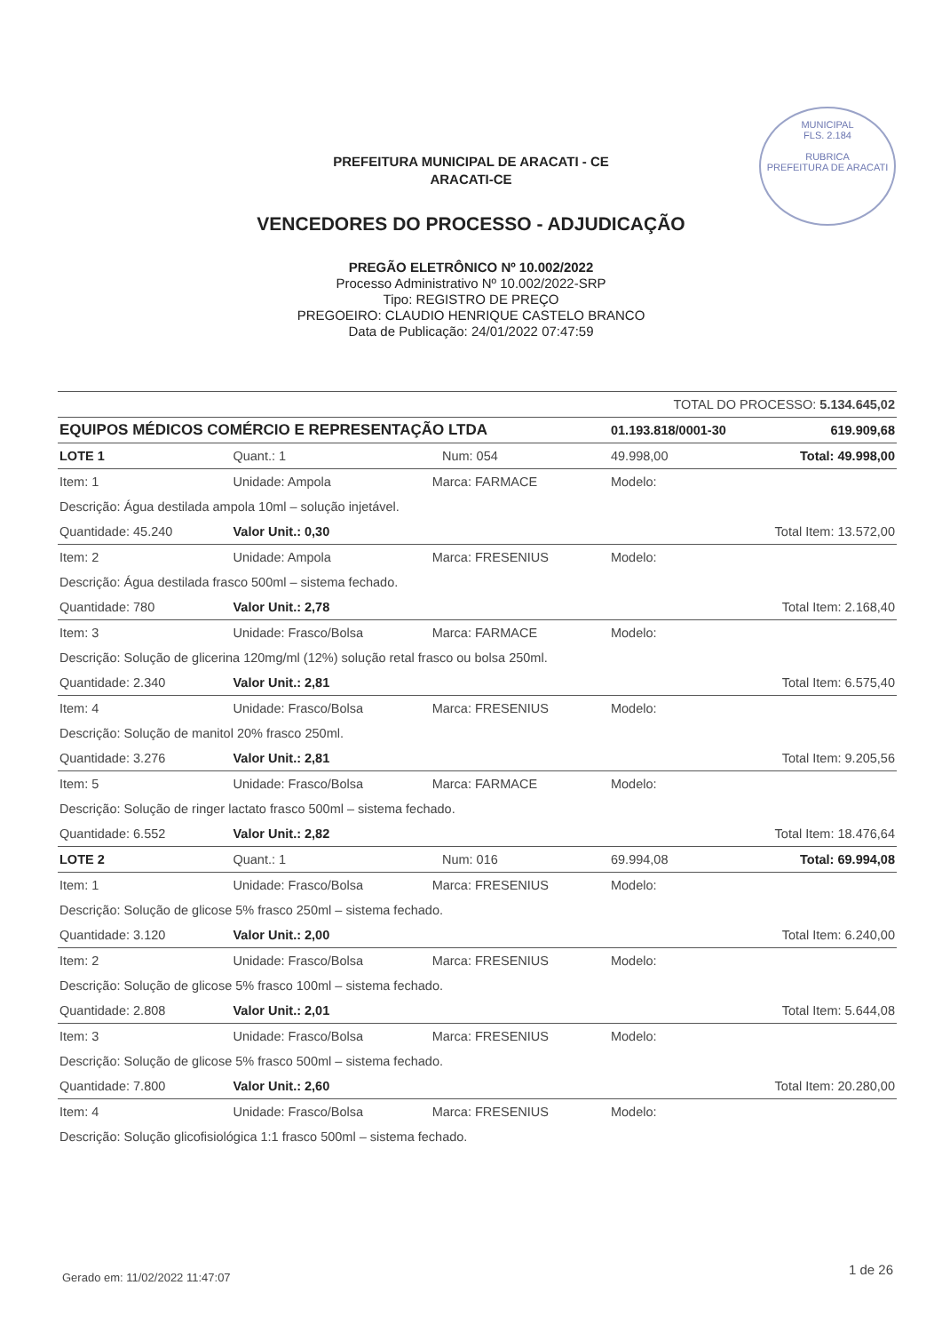MUNICIPAL
FLS. 2.184
RUBRICA
PREFEITURA DE ARACATI
PREFEITURA MUNICIPAL DE ARACATI - CE
ARACATI-CE
VENCEDORES DO PROCESSO - ADJUDICAÇÃO
PREGÃO ELETRÔNICO Nº 10.002/2022
Processo Administrativo Nº 10.002/2022-SRP
Tipo: REGISTRO DE PREÇO
PREGOEIRO: CLAUDIO HENRIQUE CASTELO BRANCO
Data de Publicação: 24/01/2022 07:47:59
| | | | | TOTAL DO PROCESSO: 5.134.645,02 | |
| EQUIPOS MÉDICOS COMÉRCIO E REPRESENTAÇÃO LTDA | | | | 01.193.818/0001-30 | 619.909,68 |
| LOTE 1 | Quant.: 1 | | Num: 054 | 49.998,00 | Total: 49.998,00 |
| Item: 1 | Unidade: Ampola | Marca: FARMACE | | Modelo: | |
| Descrição: Água destilada ampola 10ml – solução injetável. | | | | | |
| Quantidade: 45.240 | Valor Unit.: 0,30 | | | Total Item: 13.572,00 | |
| Item: 2 | Unidade: Ampola | Marca: FRESENIUS | | Modelo: | |
| Descrição: Água destilada frasco 500ml – sistema fechado. | | | | | |
| Quantidade: 780 | Valor Unit.: 2,78 | | | Total Item: 2.168,40 | |
| Item: 3 | Unidade: Frasco/Bolsa | Marca: FARMACE | | Modelo: | |
| Descrição: Solução de glicerina 120mg/ml (12%) solução retal frasco ou bolsa 250ml. | | | | | |
| Quantidade: 2.340 | Valor Unit.: 2,81 | | | Total Item: 6.575,40 | |
| Item: 4 | Unidade: Frasco/Bolsa | Marca: FRESENIUS | | Modelo: | |
| Descrição: Solução de manitol 20% frasco 250ml. | | | | | |
| Quantidade: 3.276 | Valor Unit.: 2,81 | | | Total Item: 9.205,56 | |
| Item: 5 | Unidade: Frasco/Bolsa | Marca: FARMACE | | Modelo: | |
| Descrição: Solução de ringer lactato frasco 500ml – sistema fechado. | | | | | |
| Quantidade: 6.552 | Valor Unit.: 2,82 | | | Total Item: 18.476,64 | |
| LOTE 2 | Quant.: 1 | | Num: 016 | 69.994,08 | Total: 69.994,08 |
| Item: 1 | Unidade: Frasco/Bolsa | Marca: FRESENIUS | | Modelo: | |
| Descrição: Solução de glicose 5% frasco 250ml – sistema fechado. | | | | | |
| Quantidade: 3.120 | Valor Unit.: 2,00 | | | Total Item: 6.240,00 | |
| Item: 2 | Unidade: Frasco/Bolsa | Marca: FRESENIUS | | Modelo: | |
| Descrição: Solução de glicose 5% frasco 100ml – sistema fechado. | | | | | |
| Quantidade: 2.808 | Valor Unit.: 2,01 | | | Total Item: 5.644,08 | |
| Item: 3 | Unidade: Frasco/Bolsa | Marca: FRESENIUS | | Modelo: | |
| Descrição: Solução de glicose 5% frasco 500ml – sistema fechado. | | | | | |
| Quantidade: 7.800 | Valor Unit.: 2,60 | | | Total Item: 20.280,00 | |
| Item: 4 | Unidade: Frasco/Bolsa | Marca: FRESENIUS | | Modelo: | |
| Descrição: Solução glicofisiológica 1:1 frasco 500ml – sistema fechado. | | | | | |
Gerado em: 11/02/2022 11:47:07 1 de 26